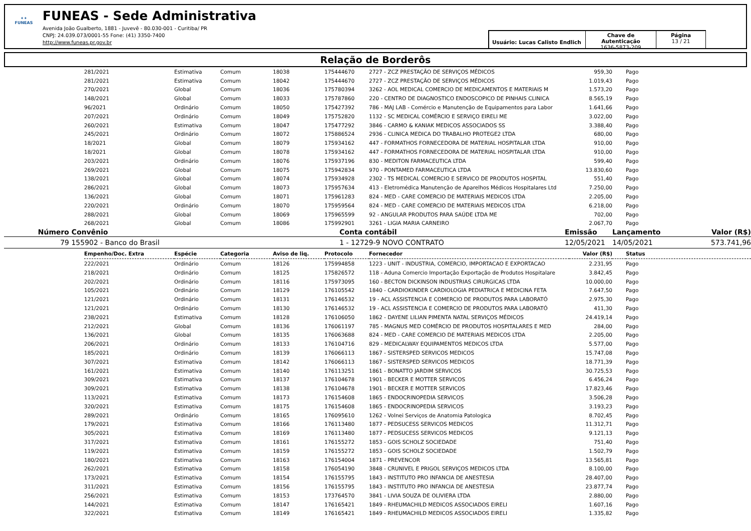✦✦
FUNEAS
FUNEAS - Sede Administrativa
Avenida João Gualberto, 1881 - Juvevê - 80.030-001 - Curitiba/ PR
CNPJ: 24.039.073/0001-55 Fone: (41) 3350-7400
http://www.funeas.pr.gov.br
Usuário: Lucas Calisto Endlich
Chave de Autenticação
1636-5873-209
Página
13 / 21
Relação de Borderôs
| | 281/2021 | Estimativa | Comum | 18038 | 175444670 | 2727 - ZCZ PRESTAÇÃO DE SERVIÇOS MÉDICOS | 959,30 | | Pago |
| | 281/2021 | Estimativa | Comum | 18042 | 175444670 | 2727 - ZCZ PRESTAÇÃO DE SERVIÇOS MÉDICOS | 1.019,43 | | Pago |
| | 270/2021 | Global | Comum | 18036 | 175780394 | 3262 - AOL MEDICAL COMERCIO DE MEDICAMENTOS E MATERIAIS M | 1.573,20 | | Pago |
| | 148/2021 | Global | Comum | 18033 | 175787860 | 220 - CENTRO DE DIAGNOSTICO ENDOSCOPICO DE PINHAIS CLINICA | 8.565,19 | | Pago |
| | 96/2021 | Ordinário | Comum | 18050 | 175427392 | 786 - MAJ LAB - Comércio e Manutenção de Equipamentos para Labor | 1.641,66 | | Pago |
| | 207/2021 | Ordinário | Comum | 18049 | 175752820 | 1132 - SC MEDICAL COMÉRCIO E SERVIÇO EIRELI ME | 3.022,00 | | Pago |
| | 260/2021 | Estimativa | Comum | 18047 | 175477292 | 3846 - CARMO & KANIAK MEDICOS ASSOCIADOS SS | 3.388,40 | | Pago |
| | 245/2021 | Ordinário | Comum | 18072 | 175886524 | 2936 - CLINICA MEDICA DO TRABALHO PROTEGE2 LTDA | 680,00 | | Pago |
| | 18/2021 | Global | Comum | 18079 | 175934162 | 447 - FORMATHOS FORNECEDORA DE MATERIAL HOSPITALAR LTDA | 910,00 | | Pago |
| | 18/2021 | Global | Comum | 18078 | 175934162 | 447 - FORMATHOS FORNECEDORA DE MATERIAL HOSPITALAR LTDA | 910,00 | | Pago |
| | 203/2021 | Ordinário | Comum | 18076 | 175937196 | 830 - MEDITON FARMACEUTICA LTDA | 599,40 | | Pago |
| | 269/2021 | Global | Comum | 18075 | 175942834 | 970 - PONTAMED FARMACEUTICA LTDA | 13.830,60 | | Pago |
| | 138/2021 | Global | Comum | 18074 | 175934928 | 2302 - TS MEDICAL COMERCIO E SERVICO DE PRODUTOS HOSPITAL | 551,40 | | Pago |
| | 286/2021 | Global | Comum | 18073 | 175957634 | 413 - Eletromédica Manutenção de Aparelhos Médicos Hospitalares Ltd | 7.250,00 | | Pago |
| | 136/2021 | Global | Comum | 18071 | 175961283 | 824 - MED - CARE COMERCIO DE MATERIAIS MEDICOS LTDA | 2.205,00 | | Pago |
| | 220/2021 | Ordinário | Comum | 18070 | 175959564 | 824 - MED - CARE COMERCIO DE MATERIAIS MEDICOS LTDA | 6.218,00 | | Pago |
| | 288/2021 | Global | Comum | 18069 | 175965599 | 92 - ANGULAR PRODUTOS PARA SAÚDE LTDA ME | 702,00 | | Pago |
| | 268/2021 | Global | Comum | 18086 | 175992901 | 3261 - LIGIA MARIA CARNEIRO | 2.067,70 | | Pago |
| Número | Convênio | Conta contábil | Emissão | Lançamento | Valor (R$) |
| 79 | 155902 - Banco do Brasil | 1 - 12729-9 NOVO CONTRATO | 12/05/2021 | 14/05/2021 | 573.741,96 |
| | Empenho/Doc. Extra | Espécie | Categoria | Aviso de liq. | Protocolo | Fornecedor | Valor (R$) | | Status |
| | 222/2021 | Ordinário | Comum | 18126 | 175994858 | 1223 - UNIT - INDUSTRIA, COMERCIO, IMPORTACAO E EXPORTACAO | 2.231,95 | | Pago |
| | 218/2021 | Ordinário | Comum | 18125 | 175826572 | 118 - Aduna Comercio Importação Exportação de Produtos Hospitalare | 3.842,45 | | Pago |
| | 202/2021 | Ordinário | Comum | 18116 | 175973095 | 160 - BECTON DICKINSON INDUSTRIAS CIRURGICAS LTDA | 10.000,00 | | Pago |
| | 105/2021 | Ordinário | Comum | 18129 | 176105542 | 1840 - CARDIOKINDER CARDIOLOGIA PEDIATRICA E MEDICINA FETA | 7.647,50 | | Pago |
| | 121/2021 | Ordinário | Comum | 18131 | 176146532 | 19 - ACL ASSISTENCIA E COMERCIO DE PRODUTOS PARA LABORATÓ | 2.975,30 | | Pago |
| | 121/2021 | Ordinário | Comum | 18130 | 176146532 | 19 - ACL ASSISTENCIA E COMERCIO DE PRODUTOS PARA LABORATÓ | 411,30 | | Pago |
| | 238/2021 | Estimativa | Comum | 18128 | 176106050 | 1862 - DAYENE LILIAN PIMENTA NATAL SERVIÇOS MÉDICOS | 24.419,14 | | Pago |
| | 212/2021 | Global | Comum | 18136 | 176061197 | 785 - MAGNUS MED COMÉRCIO DE PRODUTOS HOSPITALARES E MED | 284,00 | | Pago |
| | 136/2021 | Global | Comum | 18135 | 176063688 | 824 - MED - CARE COMERCIO DE MATERIAIS MEDICOS LTDA | 2.205,00 | | Pago |
| | 206/2021 | Ordinário | Comum | 18133 | 176104716 | 829 - MEDICALWAY EQUIPAMENTOS MEDICOS LTDA | 5.577,00 | | Pago |
| | 185/2021 | Ordinário | Comum | 18139 | 176066113 | 1867 - SISTERSPED SERVICOS MEDICOS | 15.747,08 | | Pago |
| | 307/2021 | Estimativa | Comum | 18142 | 176066113 | 1867 - SISTERSPED SERVICOS MEDICOS | 18.771,39 | | Pago |
| | 161/2021 | Estimativa | Comum | 18140 | 176113251 | 1861 - BONATTO JARDIM SERVICOS | 30.725,53 | | Pago |
| | 309/2021 | Estimativa | Comum | 18137 | 176104678 | 1901 - BECKER E MOTTER SERVICOS | 6.456,24 | | Pago |
| | 309/2021 | Estimativa | Comum | 18138 | 176104678 | 1901 - BECKER E MOTTER SERVICOS | 17.823,46 | | Pago |
| | 113/2021 | Estimativa | Comum | 18173 | 176154608 | 1865 - ENDOCRINOPEDIA SERVICOS | 3.506,28 | | Pago |
| | 320/2021 | Estimativa | Comum | 18175 | 176154608 | 1865 - ENDOCRINOPEDIA SERVICOS | 3.193,23 | | Pago |
| | 289/2021 | Ordinário | Comum | 18165 | 176095610 | 1262 - Volnei Serviços de Anatomia Patologica | 8.702,45 | | Pago |
| | 179/2021 | Estimativa | Comum | 18166 | 176113480 | 1877 - PEDSUCESS SERVICOS MEDICOS | 11.312,71 | | Pago |
| | 305/2021 | Estimativa | Comum | 18169 | 176113480 | 1877 - PEDSUCESS SERVICOS MEDICOS | 9.121,13 | | Pago |
| | 317/2021 | Estimativa | Comum | 18161 | 176155272 | 1853 - GOIS SCHOLZ SOCIEDADE | 751,40 | | Pago |
| | 119/2021 | Estimativa | Comum | 18159 | 176155272 | 1853 - GOIS SCHOLZ SOCIEDADE | 1.502,79 | | Pago |
| | 180/2021 | Estimativa | Comum | 18163 | 176154004 | 1871 - PREVENCOR | 13.565,81 | | Pago |
| | 262/2021 | Estimativa | Comum | 18158 | 176054190 | 3848 - CRUNIVEL E PRIGOL SERVIÇOS MEDICOS LTDA | 8.100,00 | | Pago |
| | 173/2021 | Estimativa | Comum | 18154 | 176155795 | 1843 - INSTITUTO PRO INFANCIA DE ANESTESIA | 28.407,00 | | Pago |
| | 311/2021 | Estimativa | Comum | 18156 | 176155795 | 1843 - INSTITUTO PRO INFANCIA DE ANESTESIA | 23.877,74 | | Pago |
| | 256/2021 | Estimativa | Comum | 18153 | 173764570 | 3841 - LIVIA SOUZA DE OLIVIERA LTDA | 2.880,00 | | Pago |
| | 144/2021 | Estimativa | Comum | 18147 | 176165421 | 1849 - RHEUMACHILD MEDICOS ASSOCIADOS EIRELI | 1.607,16 | | Pago |
| | 322/2021 | Estimativa | Comum | 18149 | 176165421 | 1849 - RHEUMACHILD MEDICOS ASSOCIADOS EIRELI | 1.335,82 | | Pago |